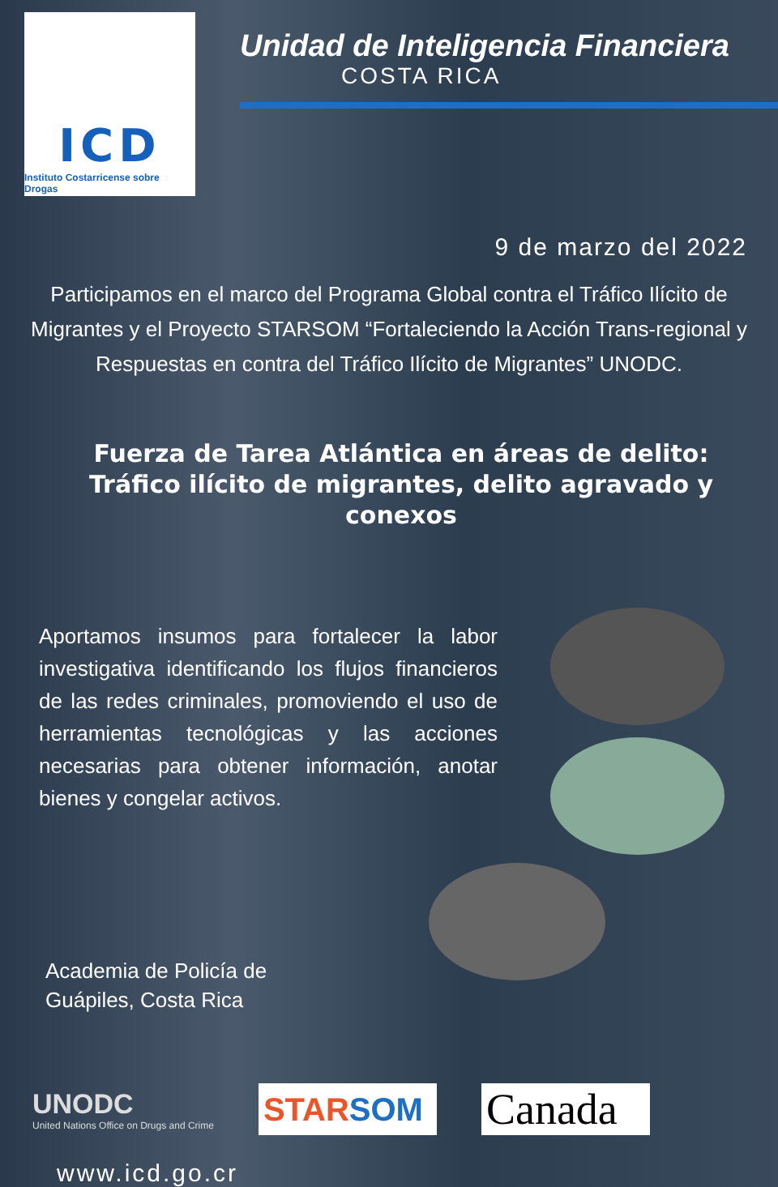ICD
Instituto Costarricense sobre Drogas
Unidad de Inteligencia Financiera
COSTA RICA
9 de marzo del 2022
Participamos en el marco del Programa Global contra el Tráfico Ilícito de Migrantes y el Proyecto STARSOM “Fortaleciendo la Acción Trans-regional y Respuestas en contra del Tráfico Ilícito de Migrantes” UNODC.
Fuerza de Tarea Atlántica en áreas de delito: Tráfico ilícito de migrantes, delito agravado y conexos
Aportamos insumos para fortalecer la labor investigativa identificando los flujos financieros de las redes criminales, promoviendo el uso de herramientas tecnológicas y las acciones necesarias para obtener información, anotar bienes y congelar activos.
Academia de Policía de
Guápiles, Costa Rica
UNODC
United Nations Office on Drugs and Crime
STAR SOM
Canada
www.icd.go.cr